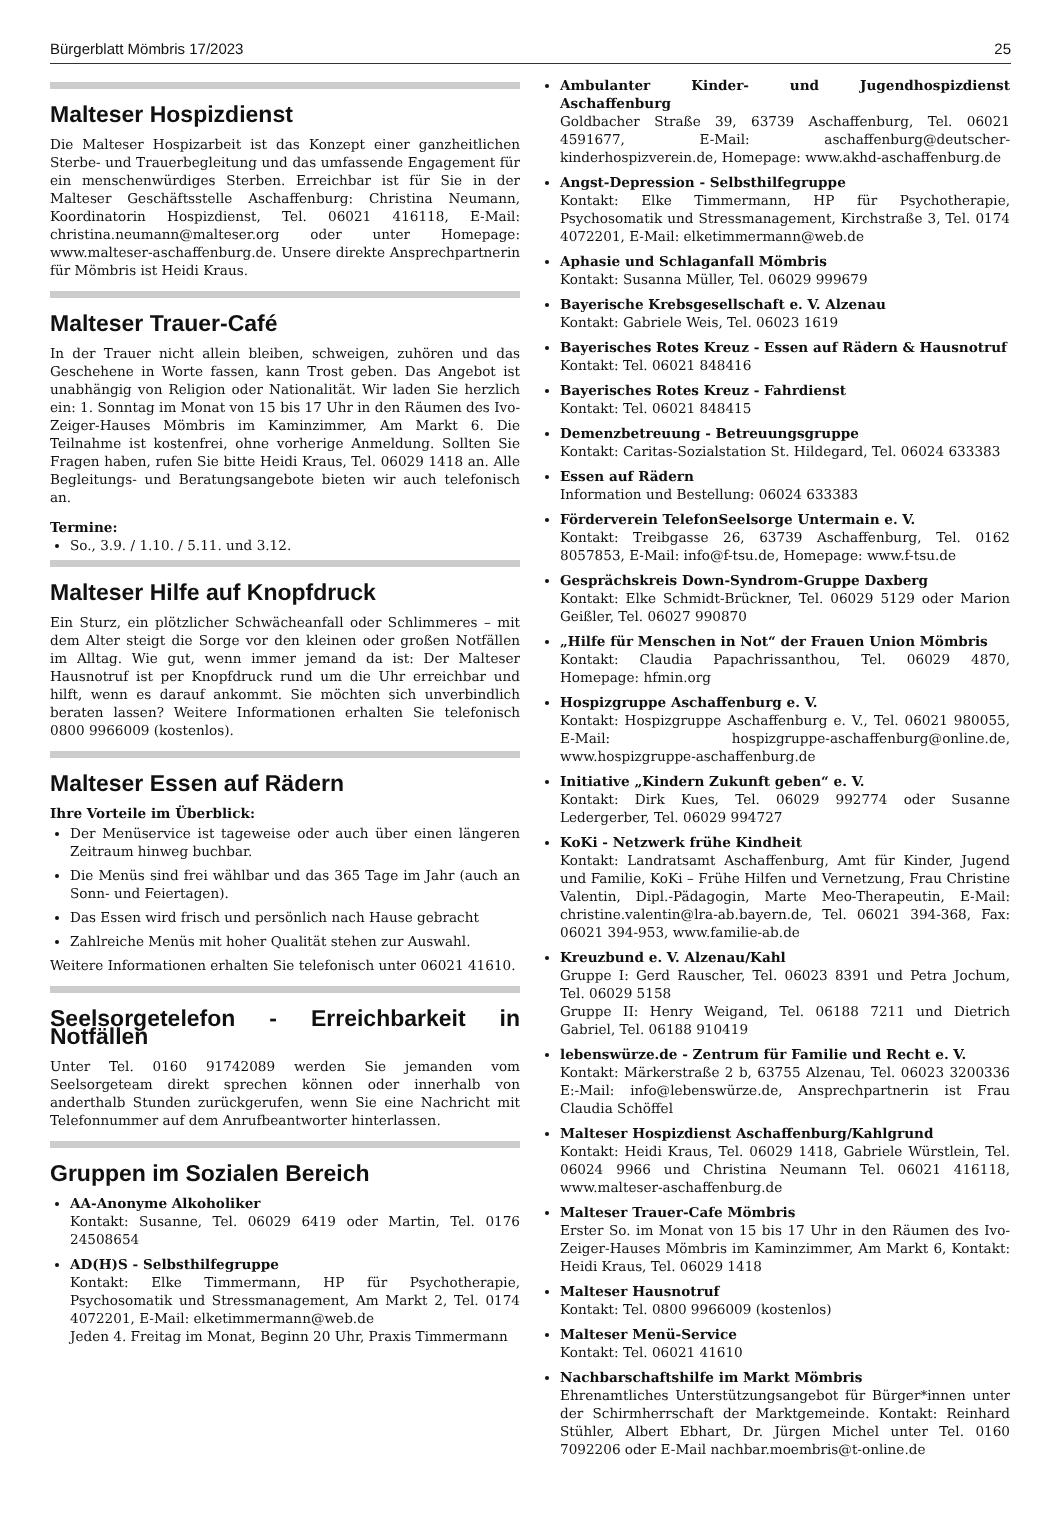Bürgerblatt Mömbris 17/2023 25
Malteser Hospizdienst
Die Malteser Hospizarbeit ist das Konzept einer ganzheitlichen Sterbe- und Trauerbegleitung und das umfassende Engagement für ein menschenwürdiges Sterben. Erreichbar ist für Sie in der Malteser Geschäftsstelle Aschaffenburg: Christina Neumann, Koordinatorin Hospizdienst, Tel. 06021 416118, E-Mail: christina.neumann@malteser.org oder unter Homepage: www.malteser-aschaffenburg.de. Unsere direkte Ansprechpartnerin für Mömbris ist Heidi Kraus.
Malteser Trauer-Café
In der Trauer nicht allein bleiben, schweigen, zuhören und das Geschehene in Worte fassen, kann Trost geben. Das Angebot ist unabhängig von Religion oder Nationalität. Wir laden Sie herzlich ein: 1. Sonntag im Monat von 15 bis 17 Uhr in den Räumen des Ivo-Zeiger-Hauses Mömbris im Kaminzimmer, Am Markt 6. Die Teilnahme ist kostenfrei, ohne vorherige Anmeldung. Sollten Sie Fragen haben, rufen Sie bitte Heidi Kraus, Tel. 06029 1418 an. Alle Begleitungs- und Beratungsangebote bieten wir auch telefonisch an.
Termine:
So., 3.9. / 1.10. / 5.11. und 3.12.
Malteser Hilfe auf Knopfdruck
Ein Sturz, ein plötzlicher Schwächeanfall oder Schlimmeres – mit dem Alter steigt die Sorge vor den kleinen oder großen Notfällen im Alltag. Wie gut, wenn immer jemand da ist: Der Malteser Hausnotruf ist per Knopfdruck rund um die Uhr erreichbar und hilft, wenn es darauf ankommt. Sie möchten sich unverbindlich beraten lassen? Weitere Informationen erhalten Sie telefonisch 0800 9966009 (kostenlos).
Malteser Essen auf Rädern
Ihre Vorteile im Überblick:
Der Menüservice ist tageweise oder auch über einen längeren Zeitraum hinweg buchbar.
Die Menüs sind frei wählbar und das 365 Tage im Jahr (auch an Sonn- und Feiertagen).
Das Essen wird frisch und persönlich nach Hause gebracht
Zahlreiche Menüs mit hoher Qualität stehen zur Auswahl.
Weitere Informationen erhalten Sie telefonisch unter 06021 41610.
Seelsorgetelefon - Erreichbarkeit in Notfällen
Unter Tel. 0160 91742089 werden Sie jemanden vom Seelsorgeteam direkt sprechen können oder innerhalb von anderthalb Stunden zurückgerufen, wenn Sie eine Nachricht mit Telefonnummer auf dem Anrufbeantworter hinterlassen.
Gruppen im Sozialen Bereich
AA-Anonyme Alkoholiker
Kontakt: Susanne, Tel. 06029 6419 oder Martin, Tel. 0176 24508654
AD(H)S - Selbsthilfegruppe
Kontakt: Elke Timmermann, HP für Psychotherapie, Psychosomatik und Stressmanagement, Am Markt 2, Tel. 0174 4072201, E-Mail: elketimmermann@web.de
Jeden 4. Freitag im Monat, Beginn 20 Uhr, Praxis Timmermann
Ambulanter Kinder- und Jugendhospizdienst Aschaffenburg
Goldbacher Straße 39, 63739 Aschaffenburg, Tel. 06021 4591677, E-Mail: aschaffenburg@deutscher-kinderhospizverein.de, Homepage: www.akhd-aschaffenburg.de
Angst-Depression - Selbsthilfegruppe
Kontakt: Elke Timmermann, HP für Psychotherapie, Psychosomatik und Stressmanagement, Kirchstraße 3, Tel. 0174 4072201, E-Mail: elketimmermann@web.de
Aphasie und Schlaganfall Mömbris
Kontakt: Susanna Müller, Tel. 06029 999679
Bayerische Krebsgesellschaft e. V. Alzenau
Kontakt: Gabriele Weis, Tel. 06023 1619
Bayerisches Rotes Kreuz - Essen auf Rädern & Hausnotruf
Kontakt: Tel. 06021 848416
Bayerisches Rotes Kreuz - Fahrdienst
Kontakt: Tel. 06021 848415
Demenzbetreuung - Betreuungsgruppe
Kontakt: Caritas-Sozialstation St. Hildegard, Tel. 06024 633383
Essen auf Rädern
Information und Bestellung: 06024 633383
Förderverein TelefonSeelsorge Untermain e. V.
Kontakt: Treibgasse 26, 63739 Aschaffenburg, Tel. 0162 8057853, E-Mail: info@f-tsu.de, Homepage: www.f-tsu.de
Gesprächskreis Down-Syndrom-Gruppe Daxberg
Kontakt: Elke Schmidt-Brückner, Tel. 06029 5129 oder Marion Geißler, Tel. 06027 990870
„Hilfe für Menschen in Not“ der Frauen Union Mömbris
Kontakt: Claudia Papachrissanthou, Tel. 06029 4870, Homepage: hfmin.org
Hospizgruppe Aschaffenburg e. V.
Kontakt: Hospizgruppe Aschaffenburg e. V., Tel. 06021 980055, E-Mail: hospizgruppe-aschaffenburg@online.de, www.hospizgruppe-aschaffenburg.de
Initiative „Kindern Zukunft geben“ e. V.
Kontakt: Dirk Kues, Tel. 06029 992774 oder Susanne Ledergerber, Tel. 06029 994727
KoKi - Netzwerk frühe Kindheit
Kontakt: Landratsamt Aschaffenburg, Amt für Kinder, Jugend und Familie, KoKi – Frühe Hilfen und Vernetzung, Frau Christine Valentin, Dipl.-Pädagogin, Marte Meo-Therapeutin, E-Mail: christine.valentin@lra-ab.bayern.de, Tel. 06021 394-368, Fax: 06021 394-953, www.familie-ab.de
Kreuzbund e. V. Alzenau/Kahl
Gruppe I: Gerd Rauscher, Tel. 06023 8391 und Petra Jochum, Tel. 06029 5158
Gruppe II: Henry Weigand, Tel. 06188 7211 und Dietrich Gabriel, Tel. 06188 910419
lebenswürze.de - Zentrum für Familie und Recht e. V.
Kontakt: Märkerstraße 2 b, 63755 Alzenau, Tel. 06023 3200336 E:-Mail: info@lebenswürze.de, Ansprechpartnerin ist Frau Claudia Schöffel
Malteser Hospizdienst Aschaffenburg/Kahlgrund
Kontakt: Heidi Kraus, Tel. 06029 1418, Gabriele Würstlein, Tel. 06024 9966 und Christina Neumann Tel. 06021 416118, www.malteser-aschaffenburg.de
Malteser Trauer-Cafe Mömbris
Erster So. im Monat von 15 bis 17 Uhr in den Räumen des Ivo-Zeiger-Hauses Mömbris im Kaminzimmer, Am Markt 6, Kontakt: Heidi Kraus, Tel. 06029 1418
Malteser Hausnotruf
Kontakt: Tel. 0800 9966009 (kostenlos)
Malteser Menü-Service
Kontakt: Tel. 06021 41610
Nachbarschaftshilfe im Markt Mömbris
Ehrenamtliches Unterstützungsangebot für Bürger*innen unter der Schirmherrschaft der Marktgemeinde. Kontakt: Reinhard Stühler, Albert Ebhart, Dr. Jürgen Michel unter Tel. 0160 7092206 oder E-Mail nachbar.moembris@t-online.de